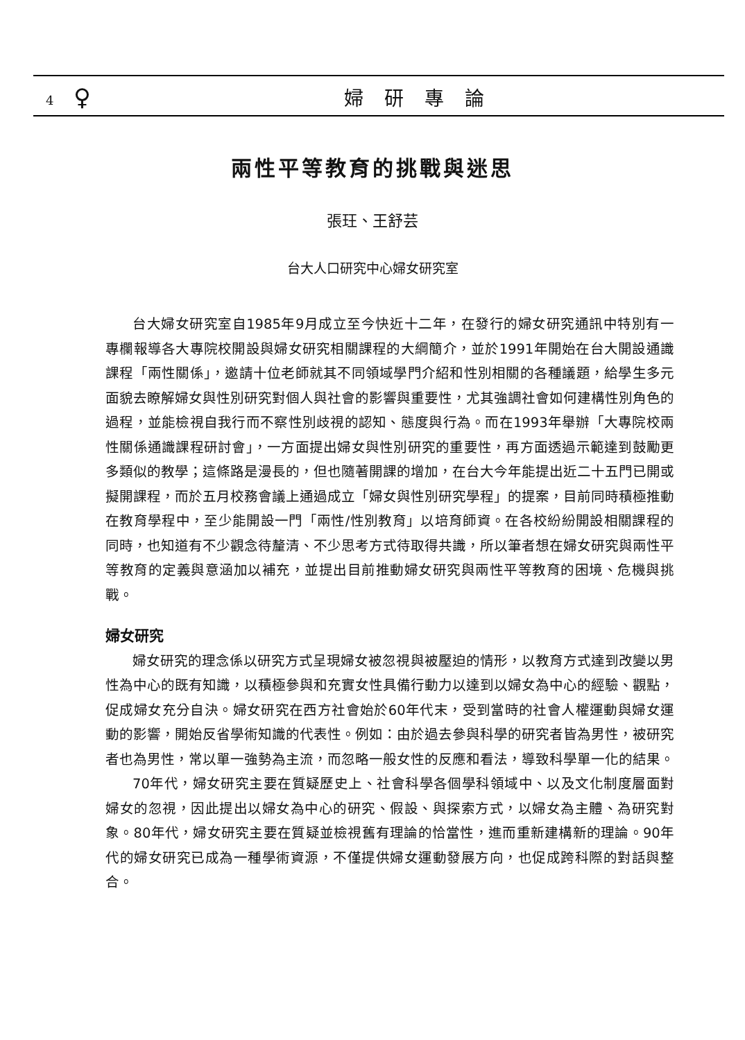4 ♀ 婦研專論
兩性平等教育的挑戰與迷思
張玨、王舒芸
台大人口研究中心婦女研究室
台大婦女研究室自1985年9月成立至今快近十二年，在發行的婦女研究通訊中特別有一專欄報導各大專院校開設與婦女研究相關課程的大綱簡介，並於1991年開始在台大開設通識課程「兩性關係」，邀請十位老師就其不同領域學門介紹和性別相關的各種議題，給學生多元面貌去瞭解婦女與性別研究對個人與社會的影響與重要性，尤其強調社會如何建構性別角色的過程，並能檢視自我行而不察性別歧視的認知、態度與行為。而在1993年舉辦「大專院校兩性關係通識課程研討會」，一方面提出婦女與性別研究的重要性，再方面透過示範達到鼓勵更多類似的教學；這條路是漫長的，但也隨著開課的增加，在台大今年能提出近二十五門已開或擬開課程，而於五月校務會議上通過成立「婦女與性別研究學程」的提案，目前同時積極推動在教育學程中，至少能開設一門「兩性/性別教育」以培育師資。在各校紛紛開設相關課程的同時，也知道有不少觀念待釐清、不少思考方式待取得共識，所以筆者想在婦女研究與兩性平等教育的定義與意涵加以補充，並提出目前推動婦女研究與兩性平等教育的困境、危機與挑戰。
婦女研究
婦女研究的理念係以研究方式呈現婦女被忽視與被壓迫的情形，以教育方式達到改變以男性為中心的既有知識，以積極參與和充實女性具備行動力以達到以婦女為中心的經驗、觀點，促成婦女充分自決。婦女研究在西方社會始於60年代末，受到當時的社會人權運動與婦女運動的影響，開始反省學術知識的代表性。例如：由於過去參與科學的研究者皆為男性，被研究者也為男性，常以單一強勢為主流，而忽略一般女性的反應和看法，導致科學單一化的結果。
70年代，婦女研究主要在質疑歷史上、社會科學各個學科領域中、以及文化制度層面對婦女的忽視，因此提出以婦女為中心的研究、假設、與探索方式，以婦女為主體、為研究對象。80年代，婦女研究主要在質疑並檢視舊有理論的恰當性，進而重新建構新的理論。90年代的婦女研究已成為一種學術資源，不僅提供婦女運動發展方向，也促成跨科際的對話與整合。